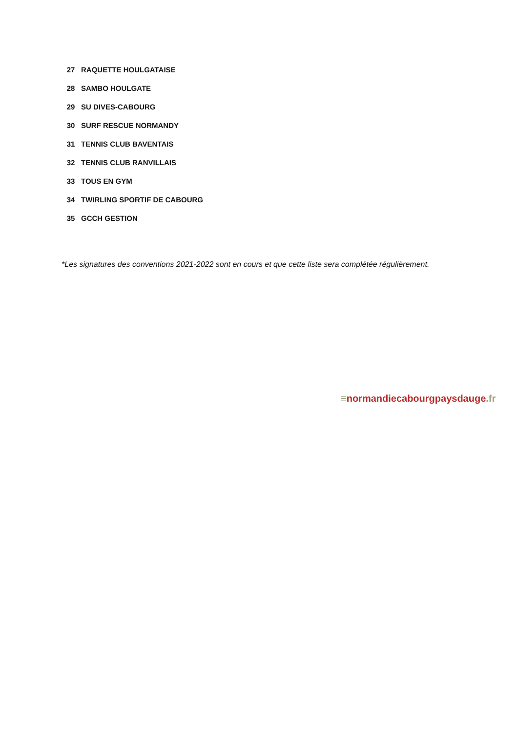| 27 | RAQUETTE HOULGATAISE |
| 28 | SAMBO HOULGATE |
| 29 | SU DIVES-CABOURG |
| 30 | SURF RESCUE NORMANDY |
| 31 | TENNIS CLUB BAVENTAIS |
| 32 | TENNIS CLUB RANVILLAIS |
| 33 | TOUS EN GYM |
| 34 | TWIRLING SPORTIF DE CABOURG |
| 35 | GCCH GESTION |
*Les signatures des conventions 2021-2022 sont en cours et que cette liste sera complétée régulièrement.
≡normandiecabourgpaysdauge.fr